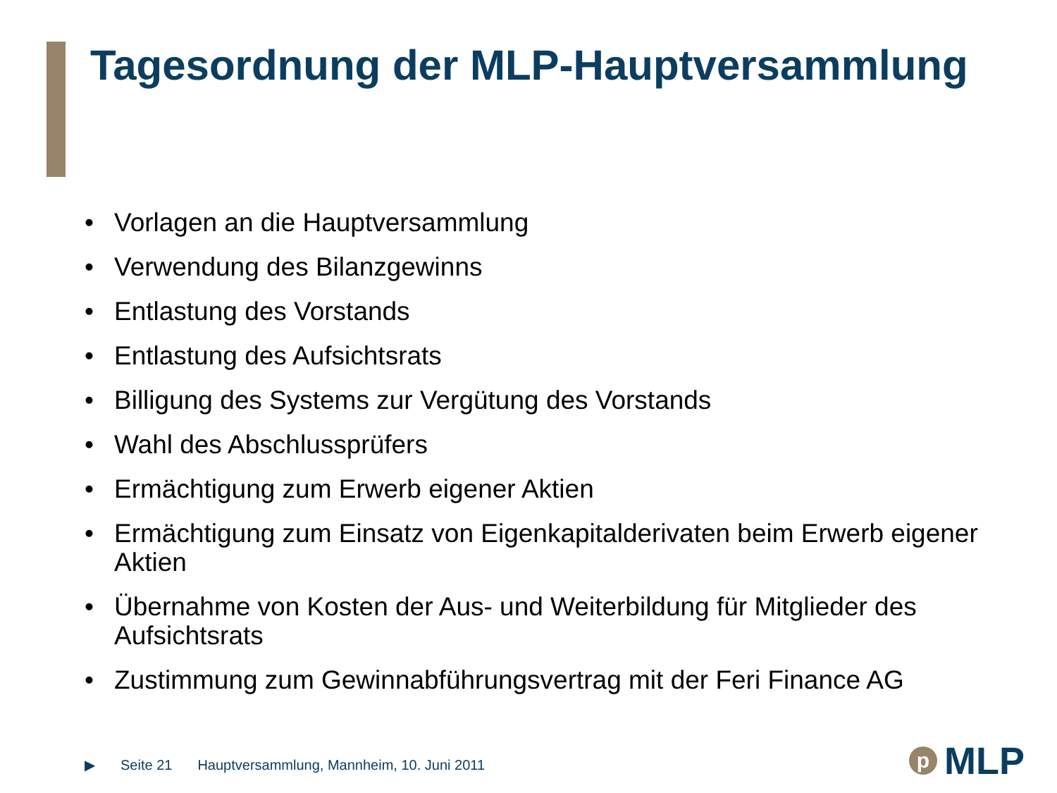Tagesordnung der MLP-Hauptversammlung
• Vorlagen an die Hauptversammlung
• Verwendung des Bilanzgewinns
• Entlastung des Vorstands
• Entlastung des Aufsichtsrats
• Billigung des Systems zur Vergütung des Vorstands
• Wahl des Abschlussprüfers
• Ermächtigung zum Erwerb eigener Aktien
• Ermächtigung zum Einsatz von Eigenkapitalderivaten beim Erwerb eigener Aktien
• Übernahme von Kosten der Aus- und Weiterbildung für Mitglieder des Aufsichtsrats
• Zustimmung zum Gewinnabführungsvertrag mit der Feri Finance AG
▶ Seite 21 Hauptversammlung, Mannheim, 10. Juni 2011
p
MLP